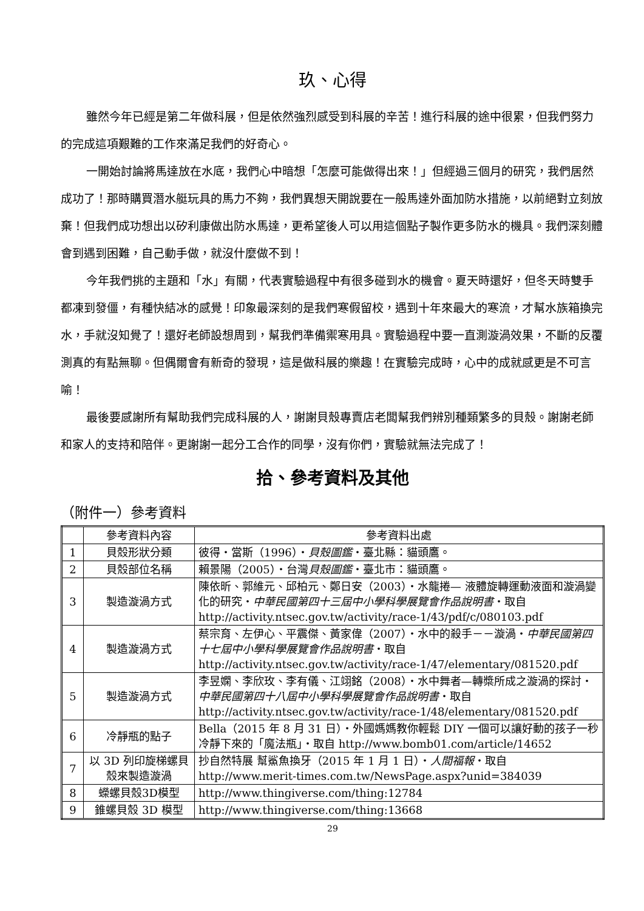玖、心得
雖然今年已經是第二年做科展，但是依然強烈感受到科展的辛苦！進行科展的途中很累，但我們努力的完成這項艱難的工作來滿足我們的好奇心。
一開始討論將馬達放在水底，我們心中暗想「怎麼可能做得出來！」但經過三個月的研究，我們居然成功了！那時購買潛水艇玩具的馬力不夠，我們異想天開說要在一般馬達外面加防水措施，以前絕對立刻放棄！但我們成功想出以矽利康做出防水馬達，更希望後人可以用這個點子製作更多防水的機具。我們深刻體會到遇到困難，自己動手做，就沒什麼做不到！
今年我們挑的主題和「水」有關，代表實驗過程中有很多碰到水的機會。夏天時還好，但冬天時雙手都凍到發僵，有種快結冰的感覺！印象最深刻的是我們寒假留校，遇到十年來最大的寒流，才幫水族箱換完水，手就沒知覺了！還好老師設想周到，幫我們準備禦寒用具。實驗過程中要一直測漩渦效果，不斷的反覆測真的有點無聊。但偶爾會有新奇的發現，這是做科展的樂趣！在實驗完成時，心中的成就感更是不可言喻！
最後要感謝所有幫助我們完成科展的人，謝謝貝殼專賣店老闆幫我們辨別種類繁多的貝殼。謝謝老師和家人的支持和陪伴。更謝謝一起分工合作的同學，沒有你們，實驗就無法完成了！
拾、參考資料及其他
（附件一）參考資料
| | 參考資料內容 | 參考資料出處 |
| --- | --- | --- |
| 1 | 貝殼形狀分類 | 彼得・當斯（1996）・ 貝殼圖鑑 ・臺北縣：貓頭鷹。 |
| 2 | 貝殼部位名稱 | 賴景陽（2005）・台灣 貝殼圖鑑 ・臺北市：貓頭鷹。 |
| 3 | 製造漩渦方式 | 陳依昕、郭維元、邱柏元、鄭日安（2003）・水龍捲— 液體旋轉運動液面和漩渦變化的研究・ 中華民國第四十三屆中小學科學展覽會作品說明書 ・取自 http://activity.ntsec.gov.tw/activity/race-1/43/pdf/c/080103.pdf |
| 4 | 製造漩渦方式 | 蔡宗育、左伊心、平震傑、黃家偉（2007）・水中的殺手－－漩渦・ 中華民國第四十七屆中小學科學展覽會作品說明書 ・取自 http://activity.ntsec.gov.tw/activity/race-1/47/elementary/081520.pdf |
| 5 | 製造漩渦方式 | 李昱嫻、李欣玫、李有儀、江翊銘（2008）・水中舞者—轉槳所成之漩渦的探討・ 中華民國第四十八屆中小學科學展覽會作品說明書 ・取自 http://activity.ntsec.gov.tw/activity/race-1/48/elementary/081520.pdf |
| 6 | 冷靜瓶的點子 | Bella（2015 年 8 月 31 日）・外國媽媽教你輕鬆 DIY 一個可以讓好動的孩子一秒冷靜下來的「魔法瓶」・取自 http://www.bomb01.com/article/14652 |
| 7 | 以 3D 列印旋梯螺貝殼來製造漩渦 | 抄自然特展 幫鯊魚換牙（2015 年 1 月 1 日）・ 人間福報 ・取自 http://www.merit-times.com.tw/NewsPage.aspx?unid=384039 |
| 8 | 蠑螺貝殼3D模型 | http://www.thingiverse.com/thing:12784 |
| 9 | 錐螺貝殼 3D 模型 | http://www.thingiverse.com/thing:13668 |
29